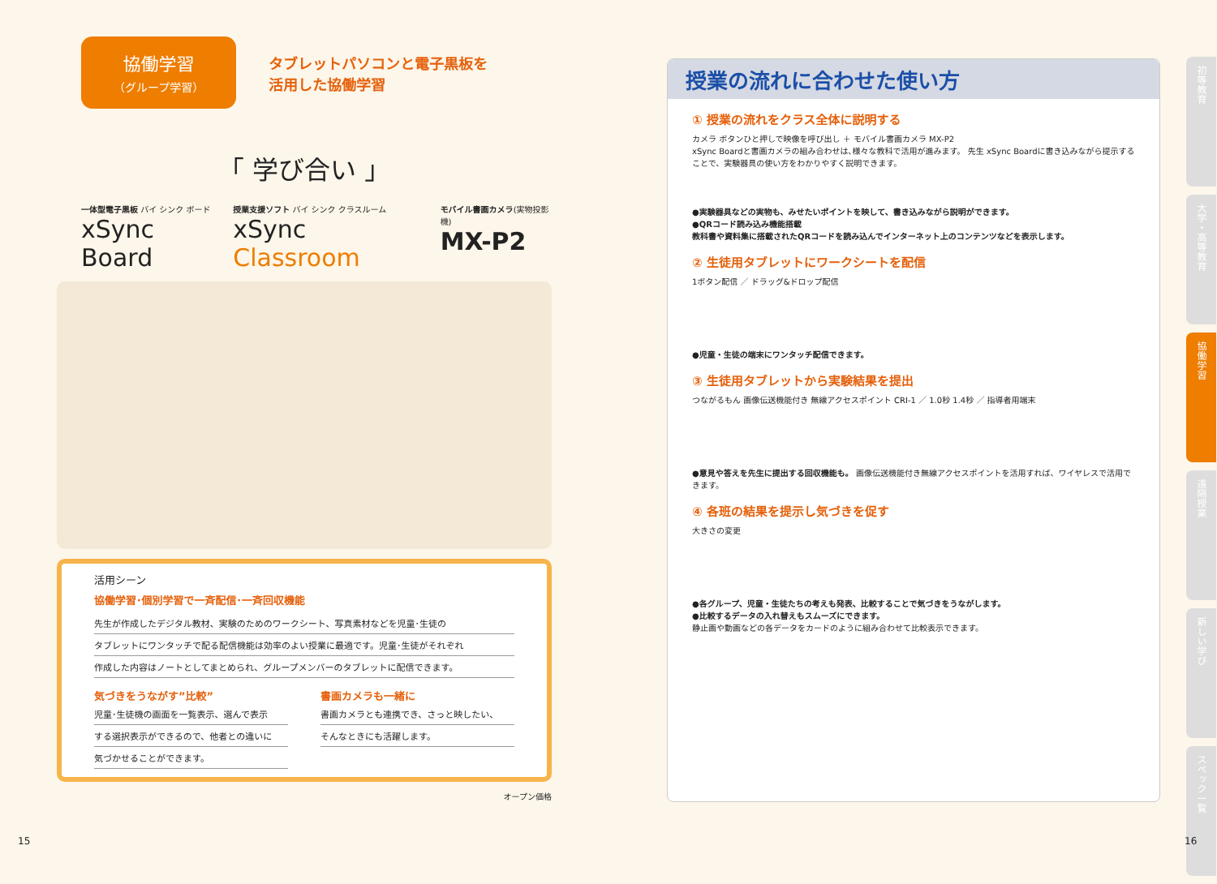協働学習
（グループ学習）
タブレットパソコンと電子黒板を
活用した協働学習
「 学び合い 」
一体型電子黒板 バイ シンク ボード
xSync Board
授業支援ソフト バイ シンク クラスルーム
xSync Classroom
モバイル書画カメラ(実物投影機)
MX-P2
活用シーン
協働学習･個別学習で一斉配信･一斉回収機能
先生が作成したデジタル教材、実験のためのワークシート、写真素材などを児童･生徒の
タブレットにワンタッチで配る配信機能は効率のよい授業に最適です。児童･生徒がそれぞれ
作成した内容はノートとしてまとめられ、グループメンバーのタブレットに配信できます。
気づきをうながす”比較”
児童･生徒機の画面を一覧表示、選んで表示
する選択表示ができるので、他者との違いに
気づかせることができます。
書画カメラも一緒に
書画カメラとも連携でき、さっと映したい、
そんなときにも活躍します。
オープン価格
15
授業の流れに合わせた使い方
① 授業の流れをクラス全体に説明する
カメラ ボタンひと押しで映像を呼び出し ＋ モバイル書画カメラ MX-P2
xSync Boardと書画カメラの組み合わせは､様々な教科で活用が進みます。 先生 xSync Boardに書き込みながら提示することで、実験器具の使い方をわかりやすく説明できます。
●実験器具などの実物も、みせたいポイントを映して、書き込みながら説明ができます。
●QRコード読み込み機能搭載
教科書や資料集に搭載されたQRコードを読み込んでインターネット上のコンテンツなどを表示します。
② 生徒用タブレットにワークシートを配信
1ボタン配信 ／ ドラッグ&ドロップ配信
●児童・生徒の端末にワンタッチ配信できます。
③ 生徒用タブレットから実験結果を提出
つながるもん 画像伝送機能付き 無線アクセスポイント CRI-1 ／ 1.0秒 1.4秒 ／ 指導者用端末
●意見や答えを先生に提出する回収機能も。 画像伝送機能付き無線アクセスポイントを活用すれば、ワイヤレスで活用できます。
④ 各班の結果を提示し気づきを促す
大きさの変更
●各グループ、児童・生徒たちの考えも発表、比較することで気づきをうながします。
●比較するデータの入れ替えもスムーズにできます。
静止画や動画などの各データをカードのように組み合わせて比較表示できます。
初等教育
大学・高等教育
協働学習
遠隔授業
新しい学び
スペック一覧
16